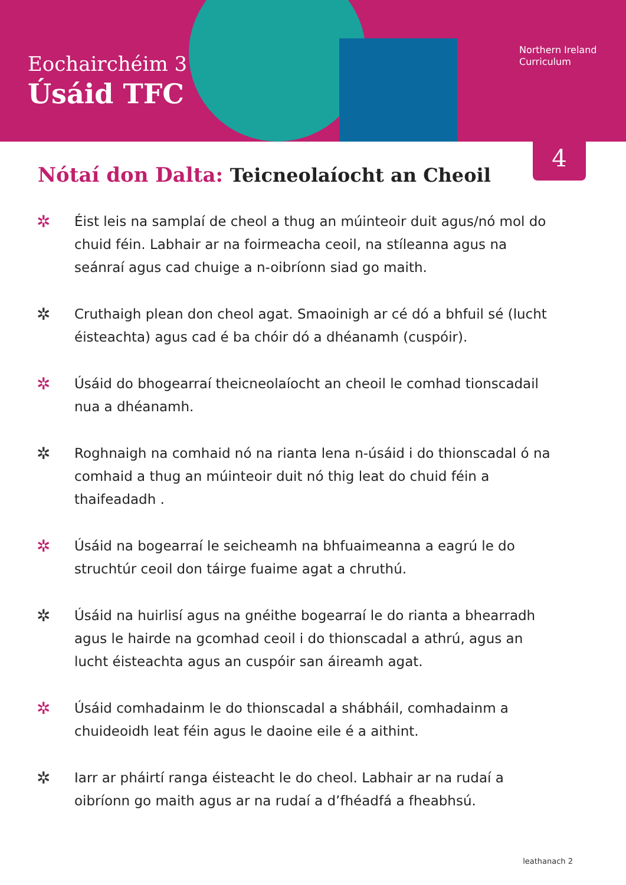Eochairchéim 3
Úsáid TFC
Northern Ireland
Curriculum
4
Nótaí don Dalta: Teicneolaíocht an Cheoil
✲ Éist leis na samplaí de cheol a thug an múinteoir duit agus/nó mol do chuid féin. Labhair ar na foirmeacha ceoil, na stíleanna agus na seánraí agus cad chuige a n-oibríonn siad go maith.
✲ Cruthaigh plean don cheol agat. Smaoinigh ar cé dó a bhfuil sé (lucht éisteachta) agus cad é ba chóir dó a dhéanamh (cuspóir).
✲ Úsáid do bhogearraí theicneolaíocht an cheoil le comhad tionscadail nua a dhéanamh.
✲ Roghnaigh na comhaid nó na rianta lena n-úsáid i do thionscadal ó na comhaid a thug an múinteoir duit nó thig leat do chuid féin a thaifeadadh .
✲ Úsáid na bogearraí le seicheamh na bhfuaimeanna a eagrú le do struchtúr ceoil don táirge fuaime agat a chruthú.
✲ Úsáid na huirlisí agus na gnéithe bogearraí le do rianta a bhearradh agus le hairde na gcomhad ceoil i do thionscadal a athrú, agus an lucht éisteachta agus an cuspóir san áireamh agat.
✲ Úsáid comhadainm le do thionscadal a shábháil, comhadainm a chuideoidh leat féin agus le daoine eile é a aithint.
✲ Iarr ar pháirtí ranga éisteacht le do cheol. Labhair ar na rudaí a oibríonn go maith agus ar na rudaí a d’fhéadfá a fheabhsú.
leathanach 2